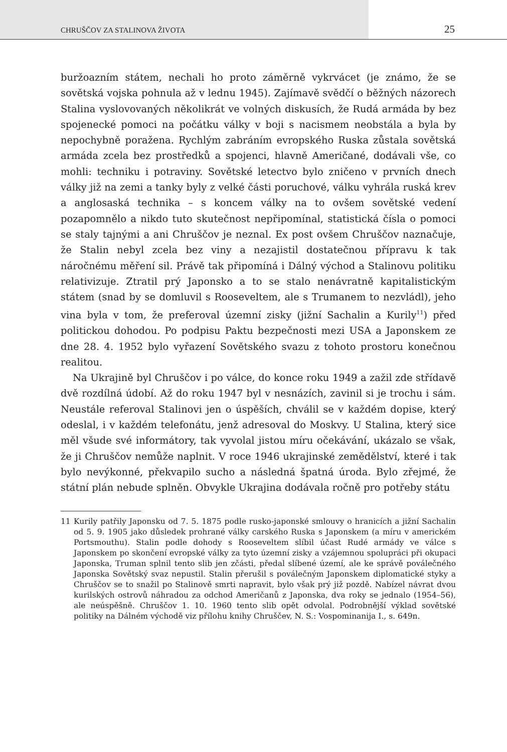CHRUŠČOV ZA STALINOVA ŽIVOTA 25
buržoazním státem, nechali ho proto záměrně vykrvácet (je známo, že se sovětská vojska pohnula až v lednu 1945). Zajímavě svědčí o běžných názorech Stalina vyslovovaných několikrát ve volných diskusích, že Rudá armáda by bez spojenecké pomoci na počátku války v boji s nacismem neobstála a byla by nepochybně poražena. Rychlým zabráním evropského Ruska zůstala sovětská armáda zcela bez prostředků a spojenci, hlavně Američané, dodávali vše, co mohli: techniku i potraviny. Sovětské letectvo bylo zničeno v prvních dnech války již na zemi a tanky byly z velké části poruchové, válku vyhrála ruská krev a anglosaská technika – s koncem války na to ovšem sovětské vedení pozapomnělo a nikdo tuto skutečnost nepřipomínal, statistická čísla o pomoci se staly tajnými a ani Chruščov je neznal. Ex post ovšem Chruščov naznačuje, že Stalin nebyl zcela bez viny a nezajistil dostatečnou přípravu k tak náročnému měření sil. Právě tak připomíná i Dálný východ a Stalinovu politiku relativizuje. Ztratil prý Japonsko a to se stalo nenávratně kapitalistickým státem (snad by se domluvil s Rooseveltem, ale s Trumanem to nezvládl), jeho vina byla v tom, že preferoval územní zisky (jižní Sachalin a Kurily<sup>11</sup>) před politickou dohodou. Po podpisu Paktu bezpečnosti mezi USA a Japonskem ze dne 28. 4. 1952 bylo vyřazení Sovětského svazu z tohoto prostoru konečnou realitou.
Na Ukrajině byl Chruščov i po válce, do konce roku 1949 a zažil zde střídavě dvě rozdílná údobí. Až do roku 1947 byl v nesnázích, zavinil si je trochu i sám. Neustále referoval Stalinovi jen o úspěších, chválil se v každém dopise, který odeslal, i v každém telefonátu, jenž adresoval do Moskvy. U Stalina, který sice měl všude své informátory, tak vyvolal jistou míru očekávání, ukázalo se však, že ji Chruščov nemůže naplnit. V roce 1946 ukrajinské zemědělství, které i tak bylo nevýkonné, překvapilo sucho a následná špatná úroda. Bylo zřejmé, že státní plán nebude splněn. Obvykle Ukrajina dodávala ročně pro potřeby státu
11 Kurily patřily Japonsku od 7. 5. 1875 podle rusko-japonské smlouvy o hranicích a jižní Sachalin od 5. 9. 1905 jako důsledek prohrané války carského Ruska s Japonskem (a míru v americkém Portsmouthu). Stalin podle dohody s Rooseveltem slíbil účast Rudé armády ve válce s Japonskem po skončení evropské války za tyto územní zisky a vzájemnou spolupráci při okupaci Japonska, Truman splnil tento slib jen zčásti, předal slíbené území, ale ke správě poválečného Japonska Sovětský svaz nepustil. Stalin přerušil s poválečným Japonskem diplomatické styky a Chruščov se to snažil po Stalinově smrti napravit, bylo však prý již pozdě. Nabízel návrat dvou kurilských ostrovů náhradou za odchod Američanů z Japonska, dva roky se jednalo (1954–56), ale neúspěšně. Chruščov 1. 10. 1960 tento slib opět odvolal. Podrobnější výklad sovětské politiky na Dálném východě viz přílohu knihy Chruščev, N. S.: Vospominanija I., s. 649n.